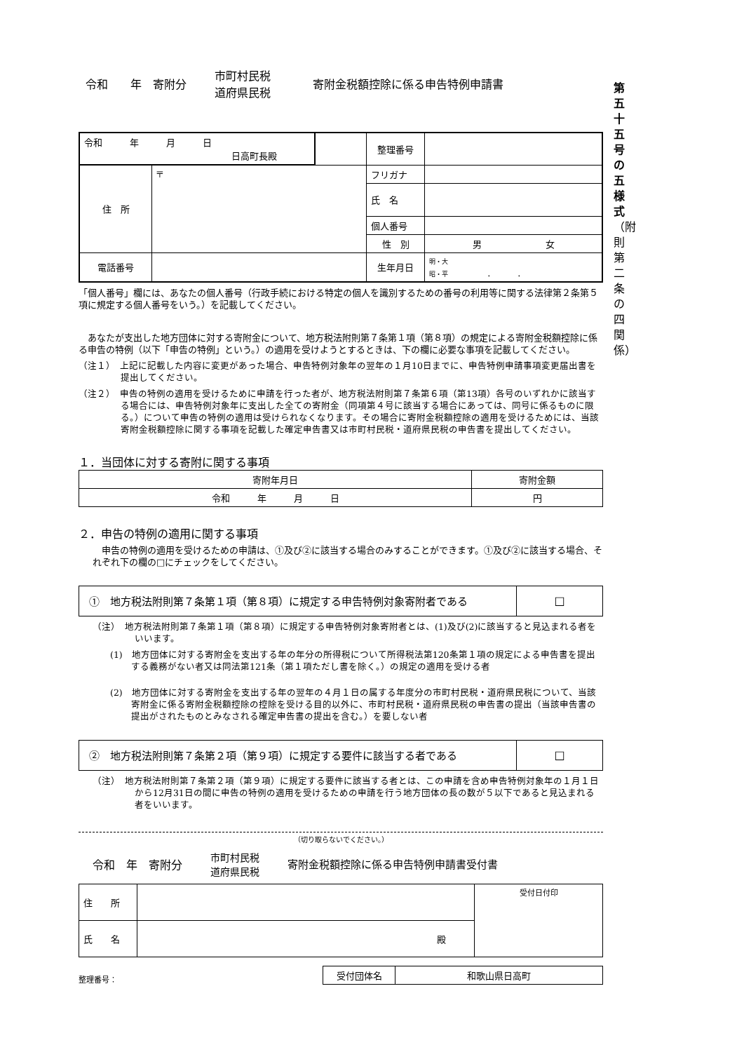第
五
十
五
号
の
五
様
式
（附
則
第
二
条
の
四
関
係）
令和　　年　寄附分 市町村民税
道府県民税 寄附金税額控除に係る申告特例申請書
| 令和 年 月 日 日高町長殿 | | | 整理番号 | |
| 住 所 | 〒 | | フリガナ | |
| | | | 氏 名 | |
| | | | 個人番号 | |
| | | | 性 別 | 男 女 |
| 電話番号 | | | 生年月日 | 明・大 昭・平 . . |
「個人番号」欄には、あなたの個人番号（行政手続における特定の個人を識別するための番号の利用等に関する法律第２条第５項に規定する個人番号をいう。）を記載してください。
　あなたが支出した地方団体に対する寄附金について、地方税法附則第７条第１項（第８項）の規定による寄附金税額控除に係る申告の特例（以下「申告の特例」という。）の適用を受けようとするときは、下の欄に必要な事項を記載してください。
（注１）　上記に記載した内容に変更があった場合、申告特例対象年の翌年の１月10日までに、申告特例申請事項変更届出書を提出してください。
（注２）　申告の特例の適用を受けるために申請を行った者が、地方税法附則第７条第６項（第13項）各号のいずれかに該当する場合には、申告特例対象年に支出した全ての寄附金（同項第４号に該当する場合にあっては、同号に係るものに限る。）について申告の特例の適用は受けられなくなります。その場合に寄附金税額控除の適用を受けるためには、当該寄附金税額控除に関する事項を記載した確定申告書又は市町村民税・道府県民税の申告書を提出してください。
１．当団体に対する寄附に関する事項
| 寄附年月日 | 寄附金額 |
| 令和 年 月 日 | 円 |
２．申告の特例の適用に関する事項
　申告の特例の適用を受けるための申請は、①及び②に該当する場合のみすることができます。①及び②に該当する場合、それぞれ下の欄の□にチェックをしてください。
| ① 地方税法附則第７条第１項（第８項）に規定する申告特例対象寄附者である | □ |
（注）　地方税法附則第７条第１項（第８項）に規定する申告特例対象寄附者とは、(1)及び(2)に該当すると見込まれる者をいいます。
(1)　地方団体に対する寄附金を支出する年の年分の所得税について所得税法第120条第１項の規定による申告書を提出する義務がない者又は同法第121条（第１項ただし書を除く。）の規定の適用を受ける者
(2)　地方団体に対する寄附金を支出する年の翌年の４月１日の属する年度分の市町村民税・道府県民税について、当該寄附金に係る寄附金税額控除の控除を受ける目的以外に、市町村民税・道府県民税の申告書の提出（当該申告書の提出がされたものとみなされる確定申告書の提出を含む。）を要しない者
| ② 地方税法附則第７条第２項（第９項）に規定する要件に該当する者である | □ |
（注）　地方税法附則第７条第２項（第９項）に規定する要件に該当する者とは、この申請を含め申告特例対象年の１月１日から12月31日の間に申告の特例の適用を受けるための申請を行う地方団体の長の数が５以下であると見込まれる者をいいます。
（切り取らないでください。）
令和　年　寄附分 市町村民税
道府県民税 寄附金税額控除に係る申告特例申請書受付書
| 住 所 | | 受付日付印 |
| 氏 名 | 殿 | |
整理番号：
| 受付団体名 | 和歌山県日高町 |